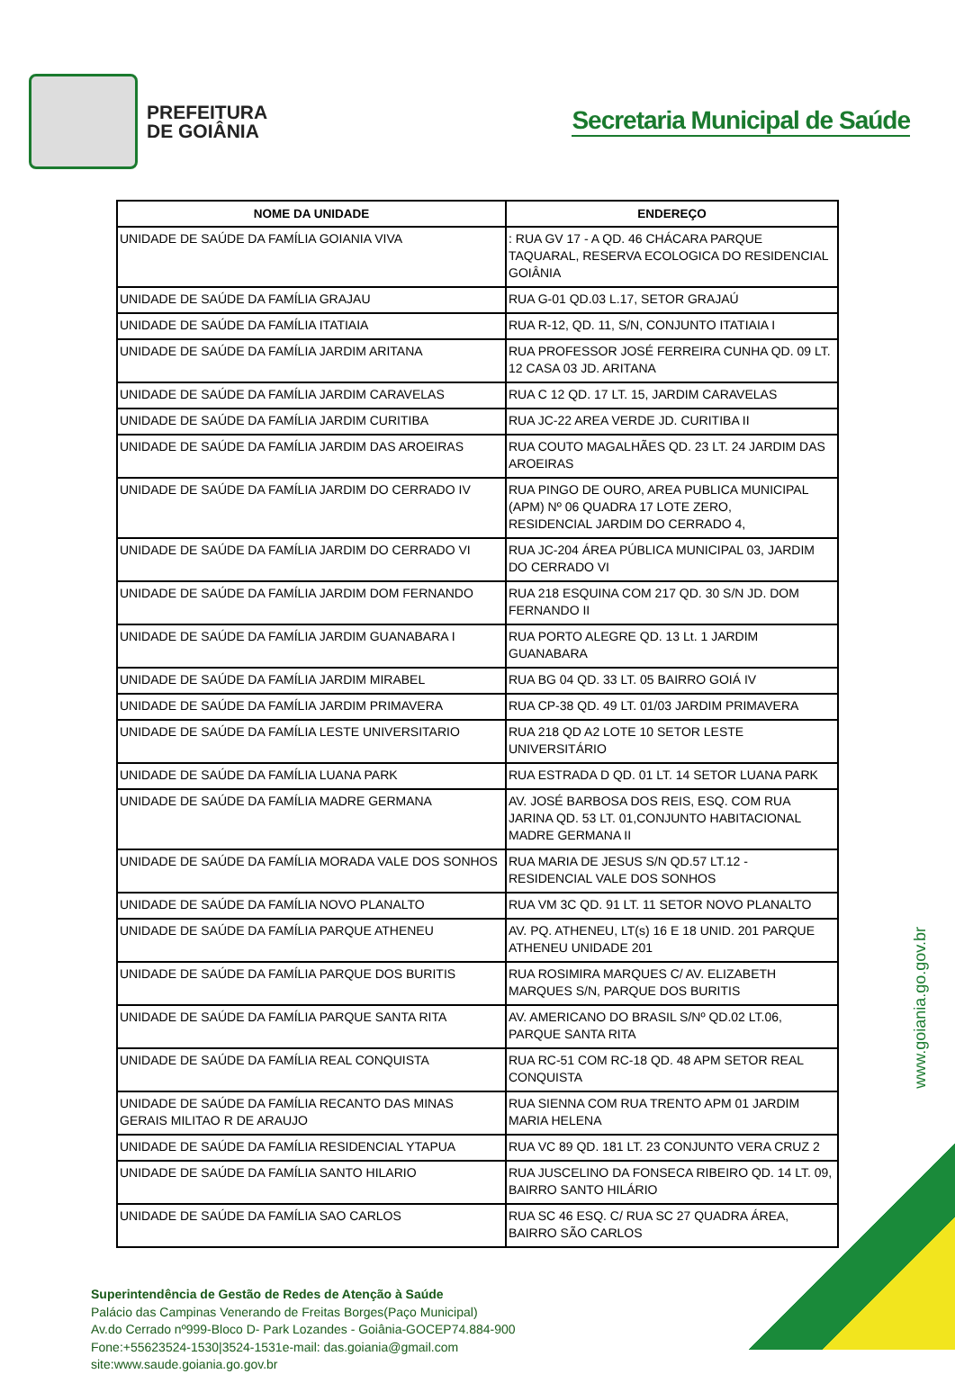PREFEITURA
DE GOIÂNIA
Secretaria Municipal de Saúde
| NOME DA UNIDADE | ENDEREÇO |
| --- | --- |
| UNIDADE DE SAÚDE DA FAMÍLIA GOIANIA VIVA | : RUA GV 17 - A QD. 46 CHÁCARA PARQUE TAQUARAL, RESERVA ECOLOGICA DO RESIDENCIAL GOIÂNIA |
| UNIDADE DE SAÚDE DA FAMÍLIA GRAJAU | RUA G-01 QD.03 L.17, SETOR GRAJAÚ |
| UNIDADE DE SAÚDE DA FAMÍLIA ITATIAIA | RUA R-12, QD. 11, S/N, CONJUNTO ITATIAIA I |
| UNIDADE DE SAÚDE DA FAMÍLIA JARDIM ARITANA | RUA PROFESSOR JOSÉ FERREIRA CUNHA QD. 09 LT. 12 CASA 03 JD. ARITANA |
| UNIDADE DE SAÚDE DA FAMÍLIA JARDIM CARAVELAS | RUA C 12 QD. 17 LT. 15, JARDIM CARAVELAS |
| UNIDADE DE SAÚDE DA FAMÍLIA JARDIM CURITIBA | RUA JC-22 AREA VERDE JD. CURITIBA II |
| UNIDADE DE SAÚDE DA FAMÍLIA JARDIM DAS AROEIRAS | RUA COUTO MAGALHÃES QD. 23 LT. 24 JARDIM DAS AROEIRAS |
| UNIDADE DE SAÚDE DA FAMÍLIA JARDIM DO CERRADO IV | RUA PINGO DE OURO, AREA PUBLICA MUNICIPAL (APM) Nº 06 QUADRA 17 LOTE ZERO, RESIDENCIAL JARDIM DO CERRADO 4, |
| UNIDADE DE SAÚDE DA FAMÍLIA JARDIM DO CERRADO VI | RUA JC-204 ÁREA PÚBLICA MUNICIPAL 03, JARDIM DO CERRADO VI |
| UNIDADE DE SAÚDE DA FAMÍLIA JARDIM DOM FERNANDO | RUA 218 ESQUINA COM 217 QD. 30 S/N JD. DOM FERNANDO II |
| UNIDADE DE SAÚDE DA FAMÍLIA JARDIM GUANABARA I | RUA PORTO ALEGRE QD. 13 Lt. 1 JARDIM GUANABARA |
| UNIDADE DE SAÚDE DA FAMÍLIA JARDIM MIRABEL | RUA BG 04 QD. 33 LT. 05 BAIRRO GOIÁ IV |
| UNIDADE DE SAÚDE DA FAMÍLIA JARDIM PRIMAVERA | RUA CP-38 QD. 49 LT. 01/03 JARDIM PRIMAVERA |
| UNIDADE DE SAÚDE DA FAMÍLIA LESTE UNIVERSITARIO | RUA 218 QD A2 LOTE 10 SETOR LESTE UNIVERSITÁRIO |
| UNIDADE DE SAÚDE DA FAMÍLIA LUANA PARK | RUA ESTRADA D QD. 01 LT. 14 SETOR LUANA PARK |
| UNIDADE DE SAÚDE DA FAMÍLIA MADRE GERMANA | AV. JOSÉ BARBOSA DOS REIS, ESQ. COM RUA JARINA QD. 53 LT. 01,CONJUNTO HABITACIONAL MADRE GERMANA II |
| UNIDADE DE SAÚDE DA FAMÍLIA MORADA VALE DOS SONHOS | RUA MARIA DE JESUS S/N QD.57 LT.12 - RESIDENCIAL VALE DOS SONHOS |
| UNIDADE DE SAÚDE DA FAMÍLIA NOVO PLANALTO | RUA VM 3C QD. 91 LT. 11 SETOR NOVO PLANALTO |
| UNIDADE DE SAÚDE DA FAMÍLIA PARQUE ATHENEU | AV. PQ. ATHENEU, LT(s) 16 E 18 UNID. 201 PARQUE ATHENEU UNIDADE 201 |
| UNIDADE DE SAÚDE DA FAMÍLIA PARQUE DOS BURITIS | RUA ROSIMIRA MARQUES C/ AV. ELIZABETH MARQUES S/N, PARQUE DOS BURITIS |
| UNIDADE DE SAÚDE DA FAMÍLIA PARQUE SANTA RITA | AV. AMERICANO DO BRASIL S/Nº QD.02 LT.06, PARQUE SANTA RITA |
| UNIDADE DE SAÚDE DA FAMÍLIA REAL CONQUISTA | RUA RC-51 COM RC-18 QD. 48 APM SETOR REAL CONQUISTA |
| UNIDADE DE SAÚDE DA FAMÍLIA RECANTO DAS MINAS GERAIS MILITAO R DE ARAUJO | RUA SIENNA COM RUA TRENTO APM 01 JARDIM MARIA HELENA |
| UNIDADE DE SAÚDE DA FAMÍLIA RESIDENCIAL YTAPUA | RUA VC 89 QD. 181 LT. 23 CONJUNTO VERA CRUZ 2 |
| UNIDADE DE SAÚDE DA FAMÍLIA SANTO HILARIO | RUA JUSCELINO DA FONSECA RIBEIRO QD. 14 LT. 09, BAIRRO SANTO HILÁRIO |
| UNIDADE DE SAÚDE DA FAMÍLIA SAO CARLOS | RUA SC 46 ESQ. C/ RUA SC 27 QUADRA ÁREA, BAIRRO SÃO CARLOS |
Superintendência de Gestão de Redes de Atenção à Saúde
Palácio das Campinas Venerando de Freitas Borges(Paço Municipal)
Av.do Cerrado nº999-Bloco D- Park Lozandes - Goiânia-GOCEP74.884-900
Fone:+55623524-1530|3524-1531e-mail: das.goiania@gmail.com
site:www.saude.goiania.go.gov.br
www.goiania.go.gov.br